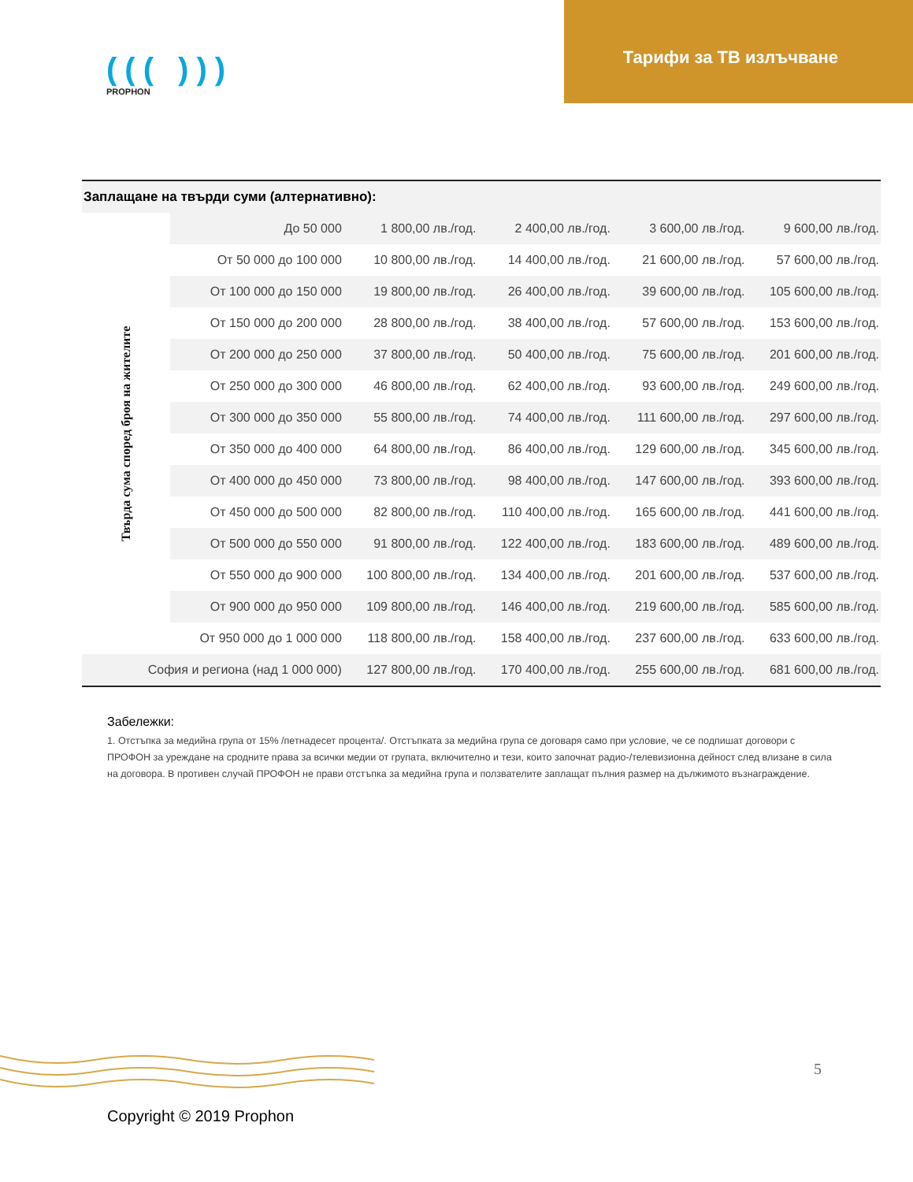((( )))
PROPHON
Тарифи за ТВ излъчване
| Заплащане на твърди суми (алтернативно): | | | | | |
| Твърда сума според броя на жителите | До 50 000 | 1 800,00 лв./год. | 2 400,00 лв./год. | 3 600,00 лв./год. | 9 600,00 лв./год. |
| | От 50 000 до 100 000 | 10 800,00 лв./год. | 14 400,00 лв./год. | 21 600,00 лв./год. | 57 600,00 лв./год. |
| | От 100 000 до 150 000 | 19 800,00 лв./год. | 26 400,00 лв./год. | 39 600,00 лв./год. | 105 600,00 лв./год. |
| | От 150 000 до 200 000 | 28 800,00 лв./год. | 38 400,00 лв./год. | 57 600,00 лв./год. | 153 600,00 лв./год. |
| | От 200 000 до 250 000 | 37 800,00 лв./год. | 50 400,00 лв./год. | 75 600,00 лв./год. | 201 600,00 лв./год. |
| | От 250 000 до 300 000 | 46 800,00 лв./год. | 62 400,00 лв./год. | 93 600,00 лв./год. | 249 600,00 лв./год. |
| | От 300 000 до 350 000 | 55 800,00 лв./год. | 74 400,00 лв./год. | 111 600,00 лв./год. | 297 600,00 лв./год. |
| | От 350 000 до 400 000 | 64 800,00 лв./год. | 86 400,00 лв./год. | 129 600,00 лв./год. | 345 600,00 лв./год. |
| | От 400 000 до 450 000 | 73 800,00 лв./год. | 98 400,00 лв./год. | 147 600,00 лв./год. | 393 600,00 лв./год. |
| | От 450 000 до 500 000 | 82 800,00 лв./год. | 110 400,00 лв./год. | 165 600,00 лв./год. | 441 600,00 лв./год. |
| | От 500 000 до 550 000 | 91 800,00 лв./год. | 122 400,00 лв./год. | 183 600,00 лв./год. | 489 600,00 лв./год. |
| | От 550 000 до 900 000 | 100 800,00 лв./год. | 134 400,00 лв./год. | 201 600,00 лв./год. | 537 600,00 лв./год. |
| | От 900 000 до 950 000 | 109 800,00 лв./год. | 146 400,00 лв./год. | 219 600,00 лв./год. | 585 600,00 лв./год. |
| | От 950 000 до 1 000 000 | 118 800,00 лв./год. | 158 400,00 лв./год. | 237 600,00 лв./год. | 633 600,00 лв./год. |
| София и региона (над 1 000 000) | | 127 800,00 лв./год. | 170 400,00 лв./год. | 255 600,00 лв./год. | 681 600,00 лв./год. |
Забележки:
1. Отстъпка за медийна група от 15% /петнадесет процента/. Отстъпката за медийна група се договаря само при условие, че се подпишат договори с ПРОФОН за уреждане на сродните права за всички медии от групата, включително и тези, които започнат радио-/телевизионна дейност след влизане в сила на договора. В противен случай ПРОФОН не прави отстъпка за медийна група и ползвателите заплащат пълния размер на дължимото възнаграждение.
5
Copyright © 2019 Prophon